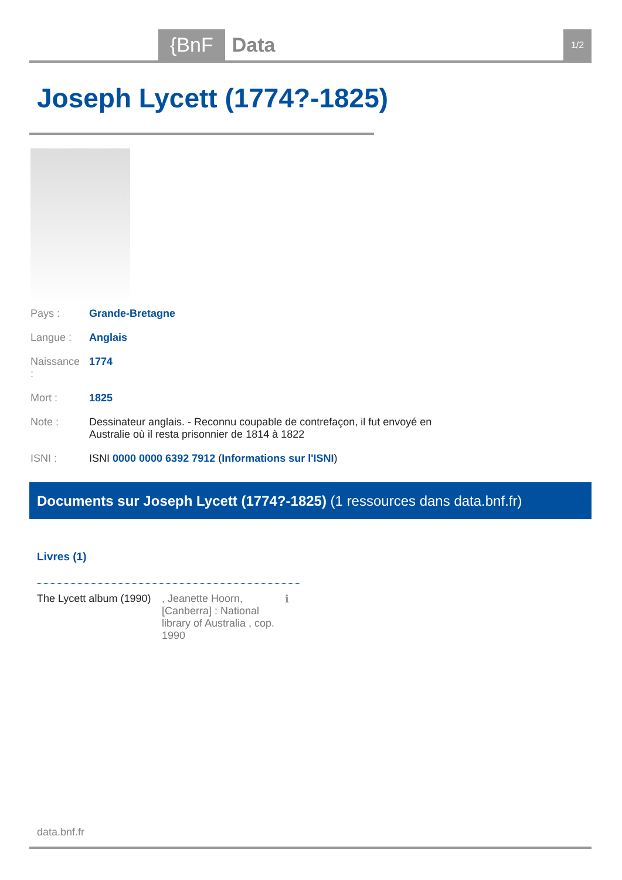{BnF Data 1/2
Joseph Lycett (1774?-1825)
| Pays : | Grande-Bretagne |
| Langue : | Anglais |
| Naissance : | 1774 |
| Mort : | 1825 |
| Note : | Dessinateur anglais. - Reconnu coupable de contrefaçon, il fut envoyé en Australie où il resta prisonnier de 1814 à 1822 |
| ISNI : | ISNI 0000 0000 6392 7912 ( Informations sur l'ISNI ) |
Documents sur Joseph Lycett (1774?-1825) (1 ressources dans data.bnf.fr)
Livres (1)
The Lycett album (1990)
, Jeanette Hoorn, [Canberra] : National library of Australia , cop. 1990
ℹ
data.bnf.fr